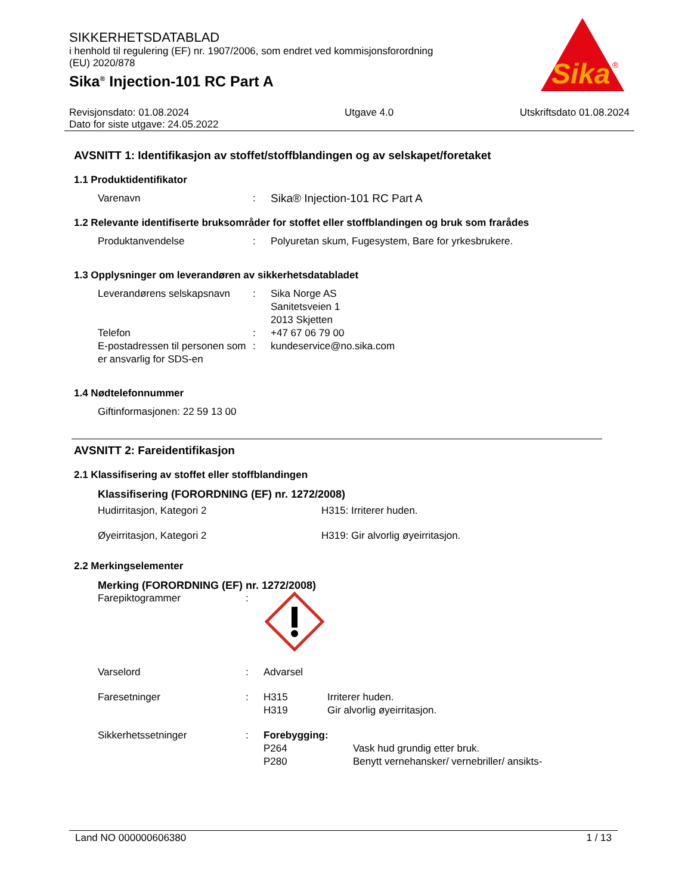Sika
®
SIKKERHETSDATABLAD
i henhold til regulering (EF) nr. 1907/2006, som endret ved kommisjonsforordning
(EU) 2020/878
Sika<sup>®</sup> Injection-101 RC Part A
Revisjonsdato: 01.08.2024
Dato for siste utgave: 24.05.2022 Utgave 4.0 Utskriftsdato 01.08.2024
AVSNITT 1: Identifikasjon av stoffet/stoffblandingen og av selskapet/foretaket
1.1 Produktidentifikator
Varenavn: Sika® Injection-101 RC Part A
1.2 Relevante identifiserte bruksområder for stoffet eller stoffblandingen og bruk som frarådes
Produktanvendelse: Polyuretan skum, Fugesystem, Bare for yrkesbrukere.
1.3 Opplysninger om leverandøren av sikkerhetsdatabladet
Leverandørens selskapsnavn: Sika Norge AS
Sanitetsveien 1
2013 Skjetten
Telefon: +47 67 06 79 00
E-postadressen til personen som er ansvarlig for SDS-en: kundeservice@no.sika.com
1.4 Nødtelefonnummer
Giftinformasjonen: 22 59 13 00
AVSNITT 2: Fareidentifikasjon
2.1 Klassifisering av stoffet eller stoffblandingen
Klassifisering (FORORDNING (EF) nr. 1272/2008)
Hudirritasjon, Kategori 2 H315: Irriterer huden.
Øyeirritasjon, Kategori 2 H319: Gir alvorlig øyeirritasjon.
2.2 Merkingselementer
Merking (FORORDNING (EF) nr. 1272/2008)
Farepiktogrammer:
Varselord: Advarsel
Faresetninger: H315
H319 Irriterer huden.
Gir alvorlig øyeirritasjon.
Sikkerhetssetninger: Forebygging:
P264 Vask hud grundig etter bruk.
P280 Benytt vernehansker/ vernebriller/ ansikts-
Land NO 000000606380 1 / 13